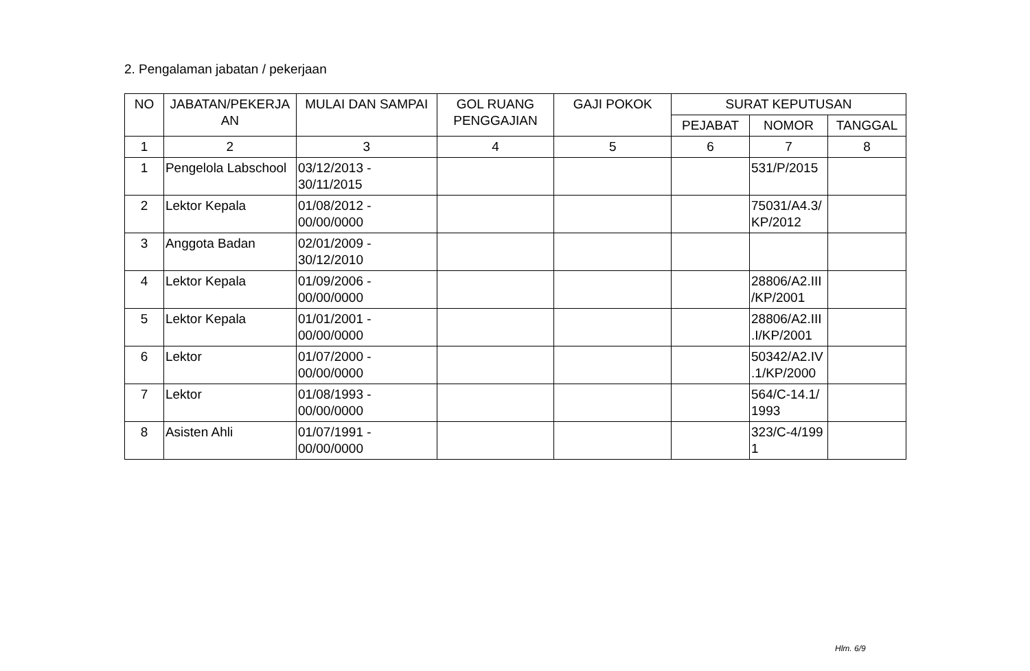2. Pengalaman jabatan / pekerjaan
| NO | JABATAN/PEKERJA AN | MULAI DAN SAMPAI | GOL RUANG PENGGAJIAN | GAJI POKOK | SURAT KEPUTUSAN | | |
| --- | --- | --- | --- | --- | --- | --- | --- |
| | | | | | PEJABAT | NOMOR | TANGGAL |
| 1 | 2 | 3 | 4 | 5 | 6 | 7 | 8 |
| 1 | Pengelola Labschool | 03/12/2013 - 30/11/2015 | | | | 531/P/2015 | |
| 2 | Lektor Kepala | 01/08/2012 - 00/00/0000 | | | | 75031/A4.3/ KP/2012 | |
| 3 | Anggota Badan | 02/01/2009 - 30/12/2010 | | | | | |
| 4 | Lektor Kepala | 01/09/2006 - 00/00/0000 | | | | 28806/A2.III /KP/2001 | |
| 5 | Lektor Kepala | 01/01/2001 - 00/00/0000 | | | | 28806/A2.III .I/KP/2001 | |
| 6 | Lektor | 01/07/2000 - 00/00/0000 | | | | 50342/A2.IV .1/KP/2000 | |
| 7 | Lektor | 01/08/1993 - 00/00/0000 | | | | 564/C-14.1/ 1993 | |
| 8 | Asisten Ahli | 01/07/1991 - 00/00/0000 | | | | 323/C-4/199 1 | |
Hlm. 6/9